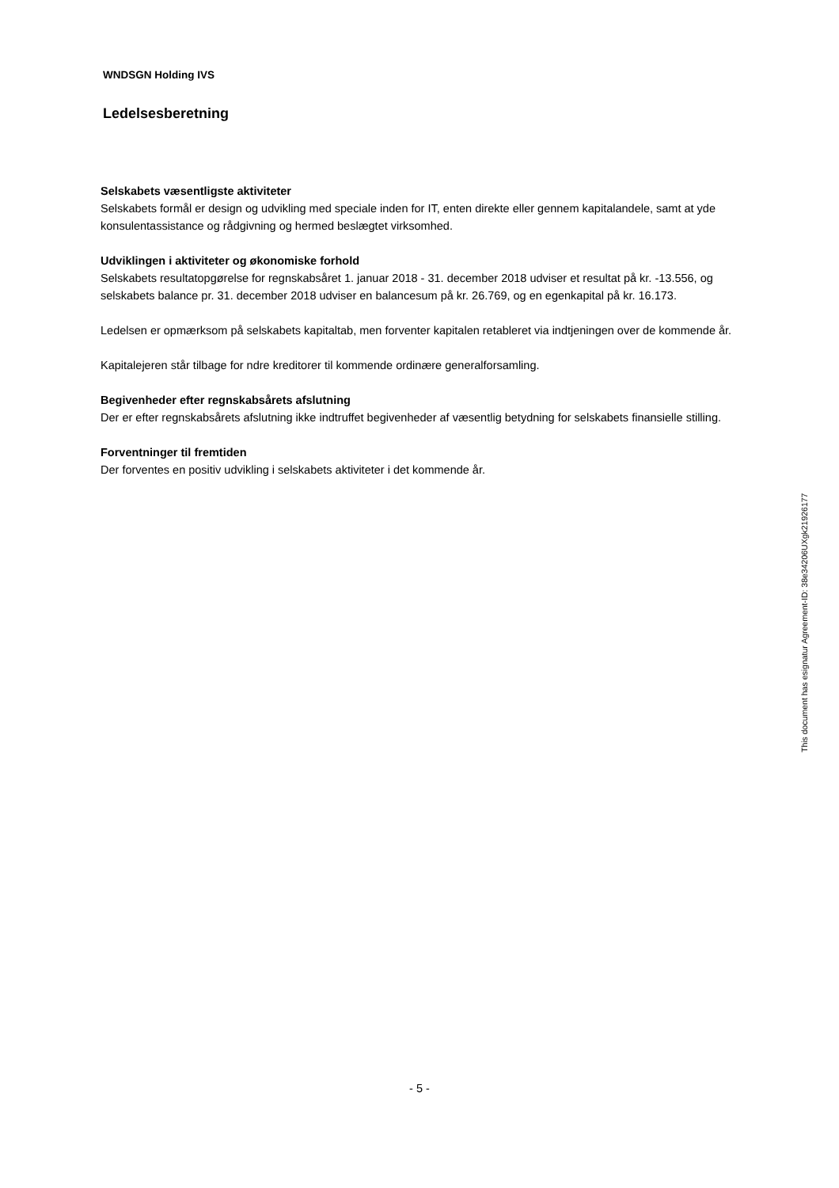WNDSGN Holding IVS
Ledelsesberetning
Selskabets væsentligste aktiviteter
Selskabets formål er design og udvikling med speciale inden for IT, enten direkte eller gennem kapitalandele, samt at yde konsulentassistance og rådgivning og hermed beslægtet virksomhed.
Udviklingen i aktiviteter og økonomiske forhold
Selskabets resultatopgørelse for regnskabsåret 1. januar 2018 - 31. december 2018 udviser et resultat på kr. -13.556, og selskabets balance pr. 31. december 2018 udviser en balancesum på kr. 26.769, og en egenkapital på kr. 16.173.
Ledelsen er opmærksom på selskabets kapitaltab, men forventer kapitalen retableret via indtjeningen over de kommende år.
Kapitalejeren står tilbage for ndre kreditorer til kommende ordinære generalforsamling.
Begivenheder efter regnskabsårets afslutning
Der er efter regnskabsårets afslutning ikke indtruffet begivenheder af væsentlig betydning for selskabets finansielle stilling.
Forventninger til fremtiden
Der forventes en positiv udvikling i selskabets aktiviteter i det kommende år.
This document has esignatur Agreement-ID: 38e34206UXgk21926177
- 5 -